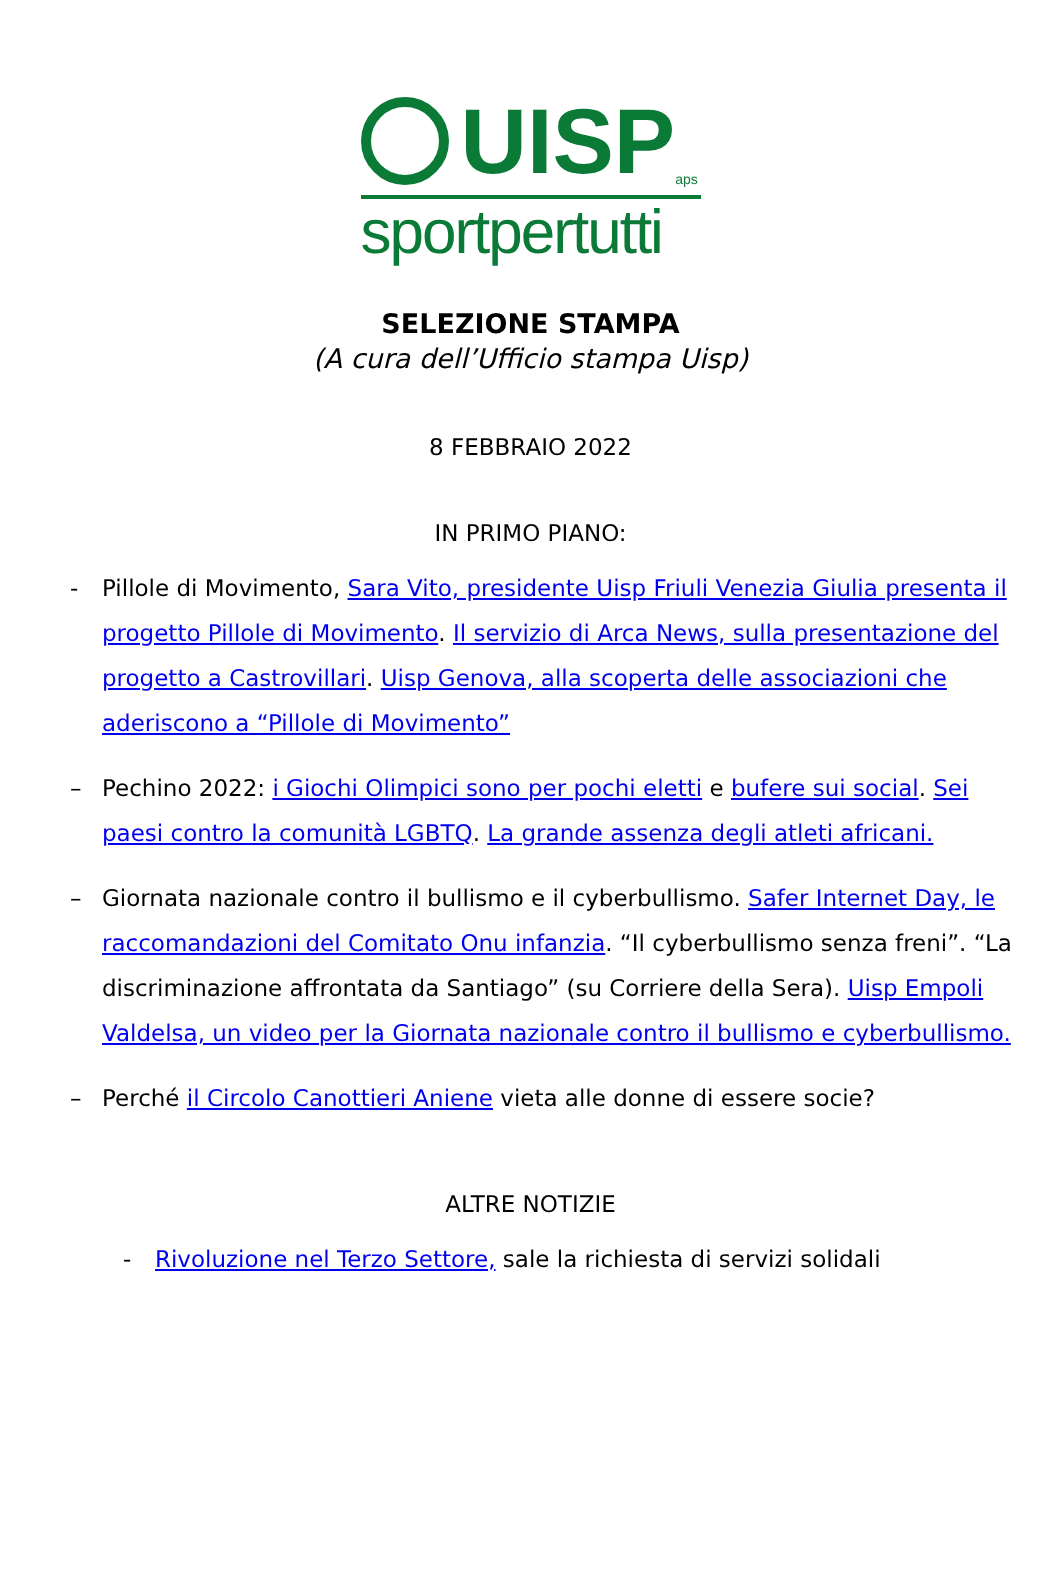UISP
aps
sportpertutti
SELEZIONE STAMPA
(A cura dell’Ufficio stampa Uisp)
8 FEBBRAIO 2022
IN PRIMO PIANO:
- Pillole di Movimento, Sara Vito, presidente Uisp Friuli Venezia Giulia presenta il progetto Pillole di Movimento. Il servizio di Arca News, sulla presentazione del progetto a Castrovillari. Uisp Genova, alla scoperta delle associazioni che aderiscono a “Pillole di Movimento”
– Pechino 2022: i Giochi Olimpici sono per pochi eletti e bufere sui social. Sei paesi contro la comunità LGBTQ. La grande assenza degli atleti africani.
– Giornata nazionale contro il bullismo e il cyberbullismo. Safer Internet Day, le raccomandazioni del Comitato Onu infanzia. “Il cyberbullismo senza freni”. “La discriminazione affrontata da Santiago” (su Corriere della Sera). Uisp Empoli Valdelsa, un video per la Giornata nazionale contro il bullismo e cyberbullismo.
– Perché il Circolo Canottieri Aniene vieta alle donne di essere socie?
ALTRE NOTIZIE
- Rivoluzione nel Terzo Settore, sale la richiesta di servizi solidali